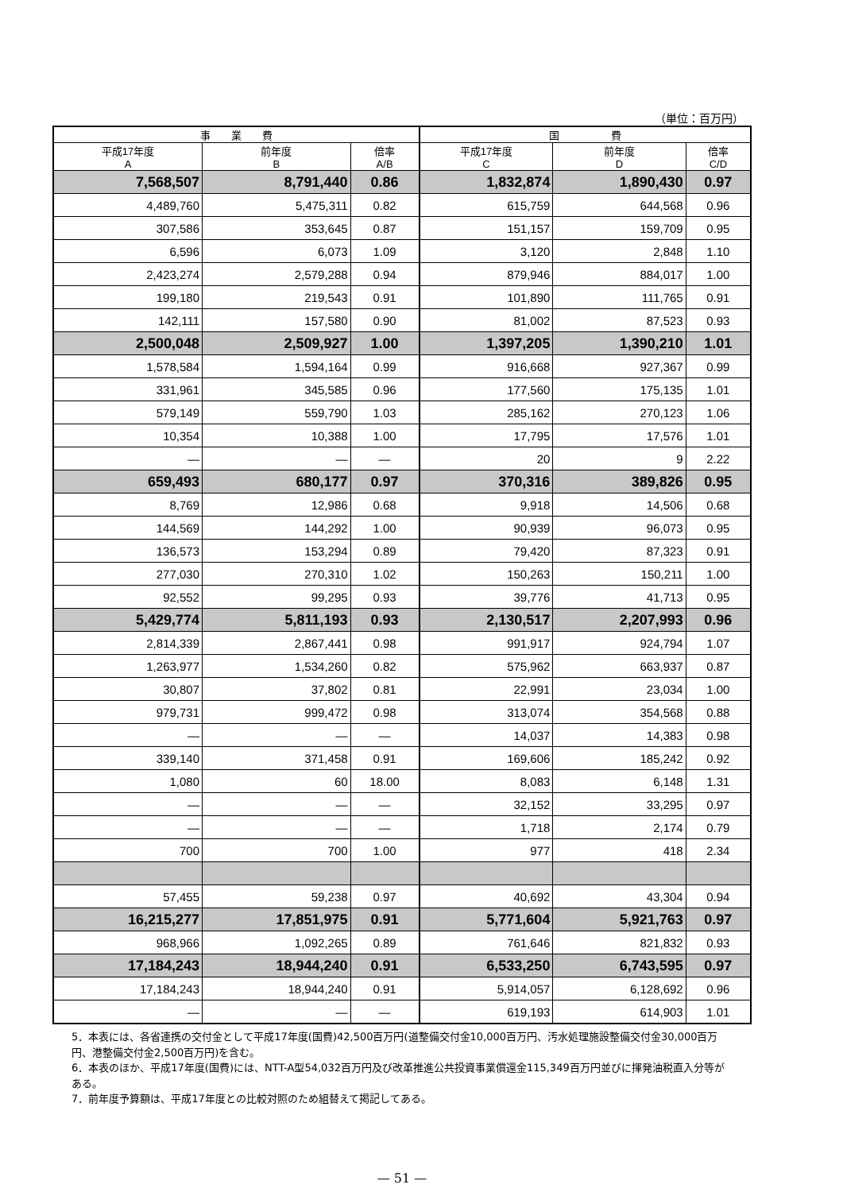（単位：百万円）
| 事 業 費 | | | 国 費 | | |
| --- | --- | --- | --- | --- | --- |
| 平成17年度 A | 前年度 B | 倍率 A/B | 平成17年度 C | 前年度 D | 倍率 C/D |
| 7,568,507 | 8,791,440 | 0.86 | 1,832,874 | 1,890,430 | 0.97 |
| 4,489,760 | 5,475,311 | 0.82 | 615,759 | 644,568 | 0.96 |
| 307,586 | 353,645 | 0.87 | 151,157 | 159,709 | 0.95 |
| 6,596 | 6,073 | 1.09 | 3,120 | 2,848 | 1.10 |
| 2,423,274 | 2,579,288 | 0.94 | 879,946 | 884,017 | 1.00 |
| 199,180 | 219,543 | 0.91 | 101,890 | 111,765 | 0.91 |
| 142,111 | 157,580 | 0.90 | 81,002 | 87,523 | 0.93 |
| 2,500,048 | 2,509,927 | 1.00 | 1,397,205 | 1,390,210 | 1.01 |
| 1,578,584 | 1,594,164 | 0.99 | 916,668 | 927,367 | 0.99 |
| 331,961 | 345,585 | 0.96 | 177,560 | 175,135 | 1.01 |
| 579,149 | 559,790 | 1.03 | 285,162 | 270,123 | 1.06 |
| 10,354 | 10,388 | 1.00 | 17,795 | 17,576 | 1.01 |
| — | — | — | 20 | 9 | 2.22 |
| 659,493 | 680,177 | 0.97 | 370,316 | 389,826 | 0.95 |
| 8,769 | 12,986 | 0.68 | 9,918 | 14,506 | 0.68 |
| 144,569 | 144,292 | 1.00 | 90,939 | 96,073 | 0.95 |
| 136,573 | 153,294 | 0.89 | 79,420 | 87,323 | 0.91 |
| 277,030 | 270,310 | 1.02 | 150,263 | 150,211 | 1.00 |
| 92,552 | 99,295 | 0.93 | 39,776 | 41,713 | 0.95 |
| 5,429,774 | 5,811,193 | 0.93 | 2,130,517 | 2,207,993 | 0.96 |
| 2,814,339 | 2,867,441 | 0.98 | 991,917 | 924,794 | 1.07 |
| 1,263,977 | 1,534,260 | 0.82 | 575,962 | 663,937 | 0.87 |
| 30,807 | 37,802 | 0.81 | 22,991 | 23,034 | 1.00 |
| 979,731 | 999,472 | 0.98 | 313,074 | 354,568 | 0.88 |
| — | — | — | 14,037 | 14,383 | 0.98 |
| 339,140 | 371,458 | 0.91 | 169,606 | 185,242 | 0.92 |
| 1,080 | 60 | 18.00 | 8,083 | 6,148 | 1.31 |
| — | — | — | 32,152 | 33,295 | 0.97 |
| — | — | — | 1,718 | 2,174 | 0.79 |
| 700 | 700 | 1.00 | 977 | 418 | 2.34 |
| 57,455 | 59,238 | 0.97 | 40,692 | 43,304 | 0.94 |
| 16,215,277 | 17,851,975 | 0.91 | 5,771,604 | 5,921,763 | 0.97 |
| 968,966 | 1,092,265 | 0.89 | 761,646 | 821,832 | 0.93 |
| 17,184,243 | 18,944,240 | 0.91 | 6,533,250 | 6,743,595 | 0.97 |
| 17,184,243 | 18,944,240 | 0.91 | 5,914,057 | 6,128,692 | 0.96 |
| — | — | — | 619,193 | 614,903 | 1.01 |
5．本表には、各省連携の交付金として平成17年度(国費)42,500百万円(道整備交付金10,000百万円、汚水処理施設整備交付金30,000百万円、港整備交付金2,500百万円)を含む。
6．本表のほか、平成17年度(国費)には、NTT-A型54,032百万円及び改革推進公共投資事業償還金115,349百万円並びに揮発油税直入分等がある。
7．前年度予算額は、平成17年度との比較対照のため組替えて掲記してある。
— 51 —